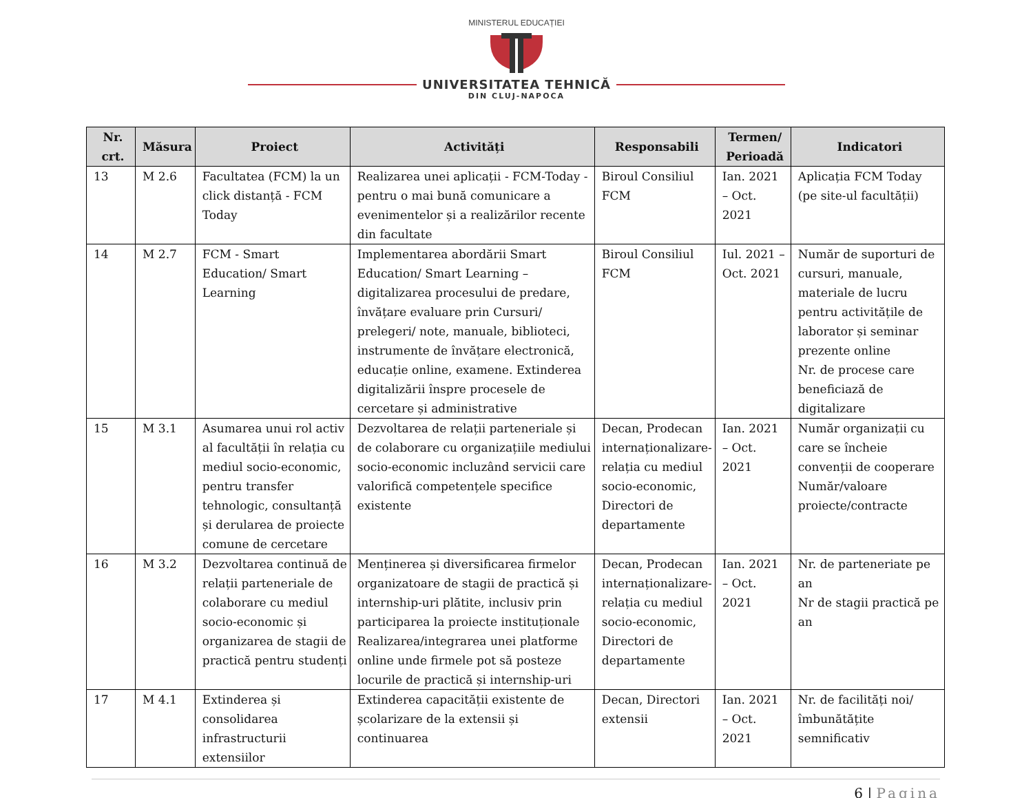MINISTERUL EDUCAȚIEI
UNIVERSITATEA TEHNICĂ
DIN CLUJ-NAPOCA
| Nr. crt. | Măsura | Proiect | Activități | Responsabili | Termen/ Perioadă | Indicatori |
| --- | --- | --- | --- | --- | --- | --- |
| 13 | M 2.6 | Facultatea (FCM) la un click distanță - FCM Today | Realizarea unei aplicații - FCM-Today - pentru o mai bună comunicare a evenimentelor și a realizărilor recente din facultate | Biroul Consiliul FCM | Ian. 2021 – Oct. 2021 | Aplicația FCM Today (pe site-ul facultății) |
| 14 | M 2.7 | FCM - Smart Education/ Smart Learning | Implementarea abordării Smart Education/ Smart Learning – digitalizarea procesului de predare, învățare evaluare prin Cursuri/ prelegeri/ note, manuale, biblioteci, instrumente de învățare electronică, educație online, examene. Extinderea digitalizării înspre procesele de cercetare și administrative | Biroul Consiliul FCM | Iul. 2021 – Oct. 2021 | Număr de suporturi de cursuri, manuale, materiale de lucru pentru activitățile de laborator și seminar prezente online Nr. de procese care beneficiază de digitalizare |
| 15 | M 3.1 | Asumarea unui rol activ al facultății în relația cu mediul socio-economic, pentru transfer tehnologic, consultanță și derularea de proiecte comune de cercetare | Dezvoltarea de relații parteneriale și de colaborare cu organizațiile mediului socio-economic incluzând servicii care valorifică competențele specifice existente | Decan, Prodecan internaționalizare-relația cu mediul socio-economic, Directori de departamente | Ian. 2021 – Oct. 2021 | Număr organizații cu care se încheie convenții de cooperare Număr/valoare proiecte/contracte |
| 16 | M 3.2 | Dezvoltarea continuă de relații parteneriale de colaborare cu mediul socio-economic și organizarea de stagii de practică pentru studenți | Menținerea și diversificarea firmelor organizatoare de stagii de practică și internship-uri plătite, inclusiv prin participarea la proiecte instituționale Realizarea/integrarea unei platforme online unde firmele pot să posteze locurile de practică și internship-uri | Decan, Prodecan internaționalizare-relația cu mediul socio-economic, Directori de departamente | Ian. 2021 – Oct. 2021 | Nr. de parteneriate pe an Nr de stagii practică pe an |
| 17 | M 4.1 | Extinderea și consolidarea infrastructurii extensiilor | Extinderea capacității existente de școlarizare de la extensii și continuarea | Decan, Directori extensii | Ian. 2021 – Oct. 2021 | Nr. de facilități noi/ îmbunătățite semnificativ |
6 | Pagina